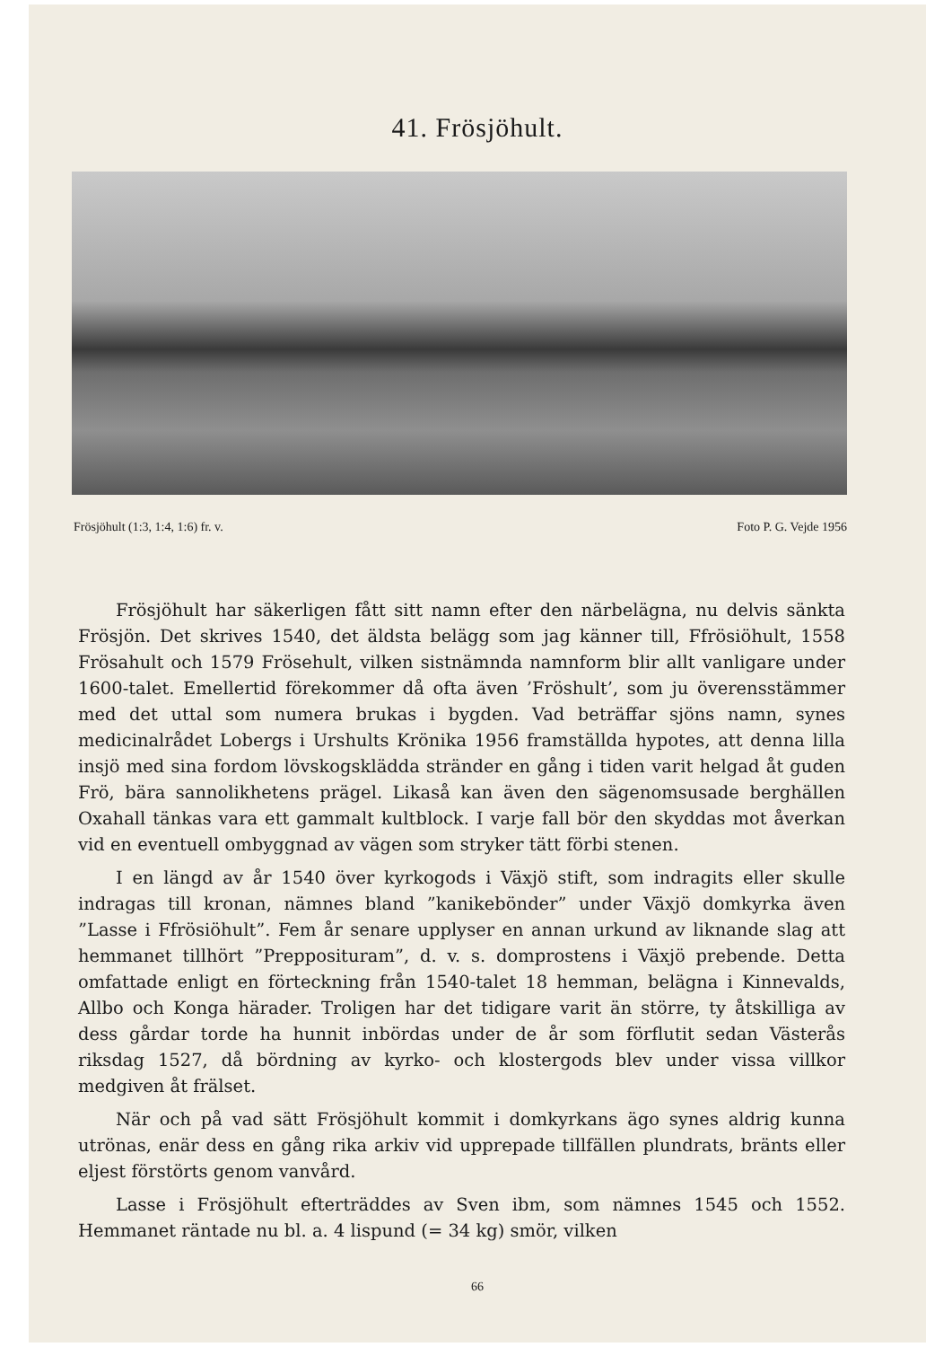41. Frösjöhult.
Frösjöhult (1:3, 1:4, 1:6) fr. v. Foto P. G. Vejde 1956
Frösjöhult har säkerligen fått sitt namn efter den närbelägna, nu delvis sänkta Frösjön. Det skrives 1540, det äldsta belägg som jag känner till, Ffrösiöhult, 1558 Frösahult och 1579 Frösehult, vilken sistnämnda namnform blir allt vanligare under 1600-talet. Emellertid förekommer då ofta även ’Fröshult’, som ju överensstämmer med det uttal som numera brukas i bygden. Vad beträffar sjöns namn, synes medicinalrådet Lobergs i Urshults Krönika 1956 framställda hypotes, att denna lilla insjö med sina fordom lövskogsklädda stränder en gång i tiden varit helgad åt guden Frö, bära sannolikhetens prägel. Likaså kan även den sägenomsusade berghällen Oxahall tänkas vara ett gammalt kultblock. I varje fall bör den skyddas mot åverkan vid en eventuell ombyggnad av vägen som stryker tätt förbi stenen.
I en längd av år 1540 över kyrkogods i Växjö stift, som indragits eller skulle indragas till kronan, nämnes bland ”kanikebönder” under Växjö domkyrka även ”Lasse i Ffrösiöhult”. Fem år senare upplyser en annan urkund av liknande slag att hemmanet tillhört ”Prepposituram”, d. v. s. domprostens i Växjö prebende. Detta omfattade enligt en förteckning från 1540-talet 18 hemman, belägna i Kinnevalds, Allbo och Konga härader. Troligen har det tidigare varit än större, ty åtskilliga av dess gårdar torde ha hunnit inbördas under de år som förflutit sedan Västerås riksdag 1527, då bördning av kyrko- och klostergods blev under vissa villkor medgiven åt frälset.
När och på vad sätt Frösjöhult kommit i domkyrkans ägo synes aldrig kunna utrönas, enär dess en gång rika arkiv vid upprepade tillfällen plundrats, bränts eller eljest förstörts genom vanvård.
Lasse i Frösjöhult efterträddes av Sven ibm, som nämnes 1545 och 1552. Hemmanet räntade nu bl. a. 4 lispund (= 34 kg) smör, vilken
66